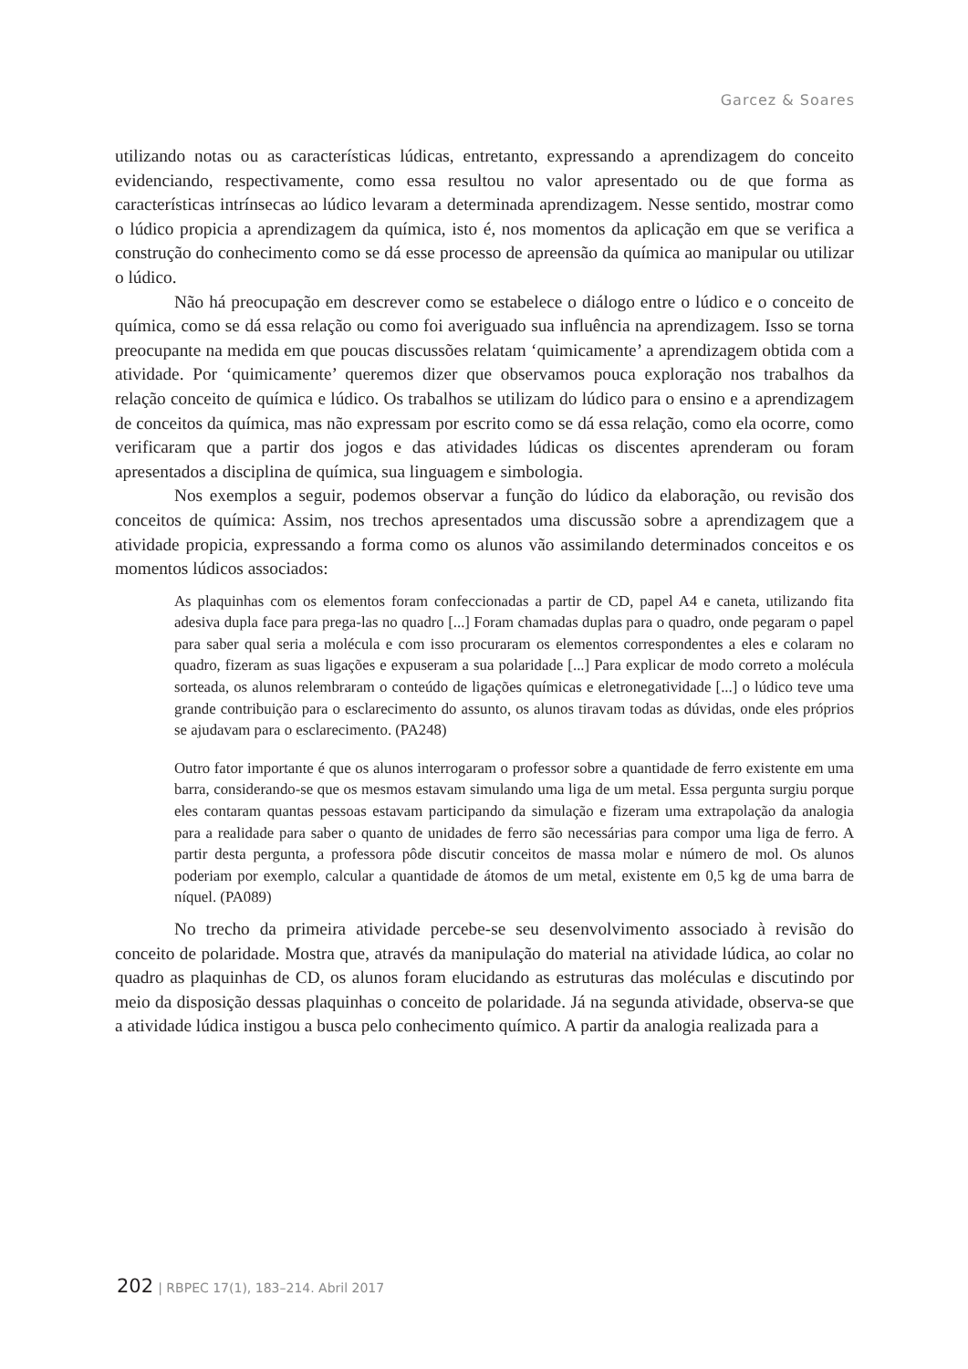Garcez & Soares
utilizando notas ou as características lúdicas, entretanto, expressando a aprendizagem do conceito evidenciando, respectivamente, como essa resultou no valor apresentado ou de que forma as características intrínsecas ao lúdico levaram a determinada aprendizagem. Nesse sentido, mostrar como o lúdico propicia a aprendizagem da química, isto é, nos momentos da aplicação em que se verifica a construção do conhecimento como se dá esse processo de apreensão da química ao manipular ou utilizar o lúdico.
Não há preocupação em descrever como se estabelece o diálogo entre o lúdico e o conceito de química, como se dá essa relação ou como foi averiguado sua influência na aprendizagem. Isso se torna preocupante na medida em que poucas discussões relatam ‘quimicamente’ a aprendizagem obtida com a atividade. Por ‘quimicamente’ queremos dizer que observamos pouca exploração nos trabalhos da relação conceito de química e lúdico. Os trabalhos se utilizam do lúdico para o ensino e a aprendizagem de conceitos da química, mas não expressam por escrito como se dá essa relação, como ela ocorre, como verificaram que a partir dos jogos e das atividades lúdicas os discentes aprenderam ou foram apresentados a disciplina de química, sua linguagem e simbologia.
Nos exemplos a seguir, podemos observar a função do lúdico da elaboração, ou revisão dos conceitos de química: Assim, nos trechos apresentados uma discussão sobre a aprendizagem que a atividade propicia, expressando a forma como os alunos vão assimilando determinados conceitos e os momentos lúdicos associados:
As plaquinhas com os elementos foram confeccionadas a partir de CD, papel A4 e caneta, utilizando fita adesiva dupla face para prega-las no quadro [...] Foram chamadas duplas para o quadro, onde pegaram o papel para saber qual seria a molécula e com isso procuraram os elementos correspondentes a eles e colaram no quadro, fizeram as suas ligações e expuseram a sua polaridade [...] Para explicar de modo correto a molécula sorteada, os alunos relembraram o conteúdo de ligações químicas e eletronegatividade [...] o lúdico teve uma grande contribuição para o esclarecimento do assunto, os alunos tiravam todas as dúvidas, onde eles próprios se ajudavam para o esclarecimento. (PA248)
Outro fator importante é que os alunos interrogaram o professor sobre a quantidade de ferro existente em uma barra, considerando-se que os mesmos estavam simulando uma liga de um metal. Essa pergunta surgiu porque eles contaram quantas pessoas estavam participando da simulação e fizeram uma extrapolação da analogia para a realidade para saber o quanto de unidades de ferro são necessárias para compor uma liga de ferro. A partir desta pergunta, a professora pôde discutir conceitos de massa molar e número de mol. Os alunos poderiam por exemplo, calcular a quantidade de átomos de um metal, existente em 0,5 kg de uma barra de níquel. (PA089)
No trecho da primeira atividade percebe-se seu desenvolvimento associado à revisão do conceito de polaridade. Mostra que, através da manipulação do material na atividade lúdica, ao colar no quadro as plaquinhas de CD, os alunos foram elucidando as estruturas das moléculas e discutindo por meio da disposição dessas plaquinhas o conceito de polaridade. Já na segunda atividade, observa-se que a atividade lúdica instigou a busca pelo conhecimento químico. A partir da analogia realizada para a
202 | RBPEC 17(1), 183–214. Abril 2017